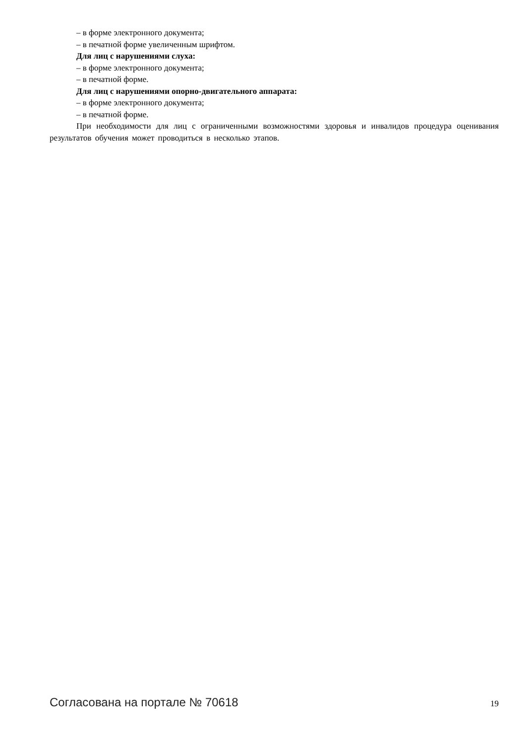– в форме электронного документа;
– в печатной форме увеличенным шрифтом.
Для лиц с нарушениями слуха:
– в форме электронного документа;
– в печатной форме.
Для лиц с нарушениями опорно-двигательного аппарата:
– в форме электронного документа;
– в печатной форме.
При необходимости для лиц с ограниченными возможностями здоровья и инвалидов процедура оценивания результатов обучения может проводиться в несколько этапов.
Согласована на портале № 70618 19